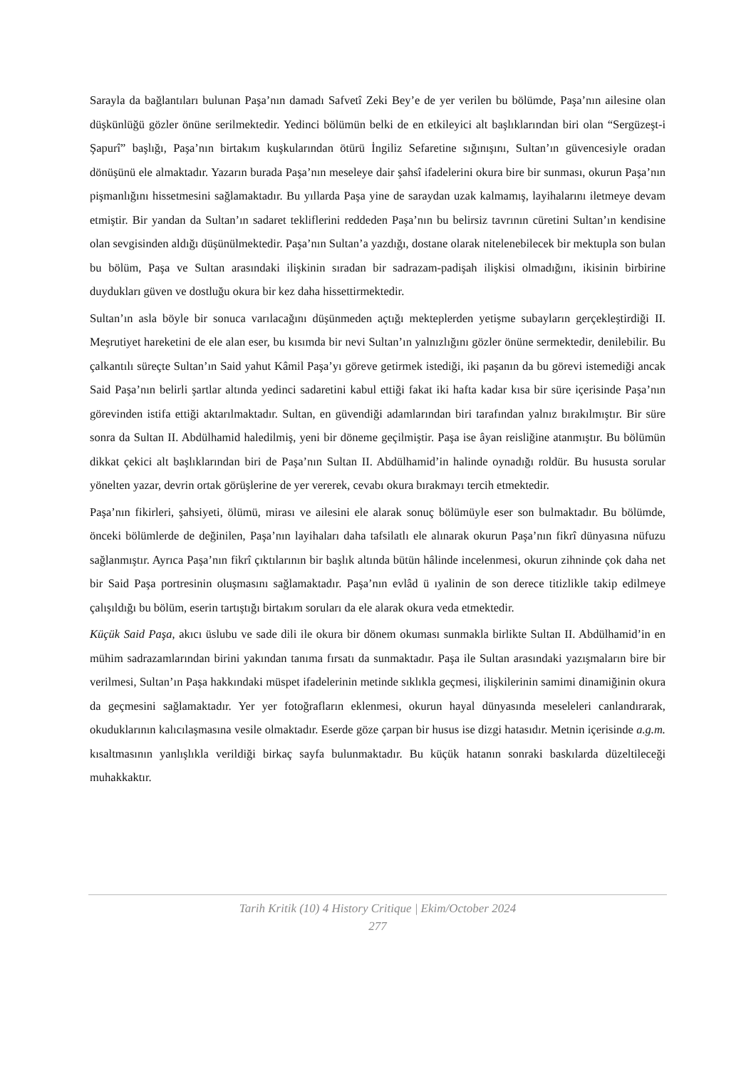Sarayla da bağlantıları bulunan Paşa’nın damadı Safvetî Zeki Bey’e de yer verilen bu bölümde, Paşa’nın ailesine olan düşkünlüğü gözler önüne serilmektedir. Yedinci bölümün belki de en etkileyici alt başlıklarından biri olan “Sergüzeşt-i Şapurî” başlığı, Paşa’nın birtakım kuşkularından ötürü İngiliz Sefaretine sığınışını, Sultan’ın güvencesiyle oradan dönüşünü ele almaktadır. Yazarın burada Paşa’nın meseleye dair şahsî ifadelerini okura bire bir sunması, okurun Paşa’nın pişmanlığını hissetmesini sağlamaktadır. Bu yıllarda Paşa yine de saraydan uzak kalmamış, layihalarını iletmeye devam etmiştir. Bir yandan da Sultan’ın sadaret tekliflerini reddeden Paşa’nın bu belirsiz tavrının cüretini Sultan’ın kendisine olan sevgisinden aldığı düşünülmektedir. Paşa’nın Sultan’a yazdığı, dostane olarak nitelenebilecek bir mektupla son bulan bu bölüm, Paşa ve Sultan arasındaki ilişkinin sıradan bir sadrazam-padişah ilişkisi olmadığını, ikisinin birbirine duydukları güven ve dostluğu okura bir kez daha hissettirmektedir.
Sultan’ın asla böyle bir sonuca varılacağını düşünmeden açtığı mekteplerden yetişme subayların gerçekleştirdiği II. Meşrutiyet hareketini de ele alan eser, bu kısımda bir nevi Sultan’ın yalnızlığını gözler önüne sermektedir, denilebilir. Bu çalkantılı süreçte Sultan’ın Said yahut Kâmil Paşa’yı göreve getirmek istediği, iki paşanın da bu görevi istemediği ancak Said Paşa’nın belirli şartlar altında yedinci sadaretini kabul ettiği fakat iki hafta kadar kısa bir süre içerisinde Paşa’nın görevinden istifa ettiği aktarılmaktadır. Sultan, en güvendiği adamlarından biri tarafından yalnız bırakılmıştır. Bir süre sonra da Sultan II. Abdülhamid haledilmiş, yeni bir döneme geçilmiştir. Paşa ise âyan reisliğine atanmıştır. Bu bölümün dikkat çekici alt başlıklarından biri de Paşa’nın Sultan II. Abdülhamid’in halinde oynadığı roldür. Bu hususta sorular yönelten yazar, devrin ortak görüşlerine de yer vererek, cevabı okura bırakmayı tercih etmektedir.
Paşa’nın fikirleri, şahsiyeti, ölümü, mirası ve ailesini ele alarak sonuç bölümüyle eser son bulmaktadır. Bu bölümde, önceki bölümlerde de değinilen, Paşa’nın layihaları daha tafsilatlı ele alınarak okurun Paşa’nın fikrî dünyasına nüfuzu sağlanmıştır. Ayrıca Paşa’nın fikrî çıktılarının bir başlık altında bütün hâlinde incelenmesi, okurun zihninde çok daha net bir Said Paşa portresinin oluşmasını sağlamaktadır. Paşa’nın evlâd ü ıyalinin de son derece titizlikle takip edilmeye çalışıldığı bu bölüm, eserin tartıştığı birtakım soruları da ele alarak okura veda etmektedir.
Küçük Said Paşa, akıcı üslubu ve sade dili ile okura bir dönem okuması sunmakla birlikte Sultan II. Abdülhamid’in en mühim sadrazamlarından birini yakından tanıma fırsatı da sunmaktadır. Paşa ile Sultan arasındaki yazışmaların bire bir verilmesi, Sultan’ın Paşa hakkındaki müspet ifadelerinin metinde sıklıkla geçmesi, ilişkilerinin samimi dinamiğinin okura da geçmesini sağlamaktadır. Yer yer fotoğrafların eklenmesi, okurun hayal dünyasında meseleleri canlandırarak, okuduklarının kalıcılaşmasına vesile olmaktadır. Eserde göze çarpan bir husus ise dizgi hatasıdır. Metnin içerisinde a.g.m. kısaltmasının yanlışlıkla verildiği birkaç sayfa bulunmaktadır. Bu küçük hatanın sonraki baskılarda düzeltileceği muhakkaktır.
Tarih Kritik (10) 4 History Critique | Ekim/October 2024
277